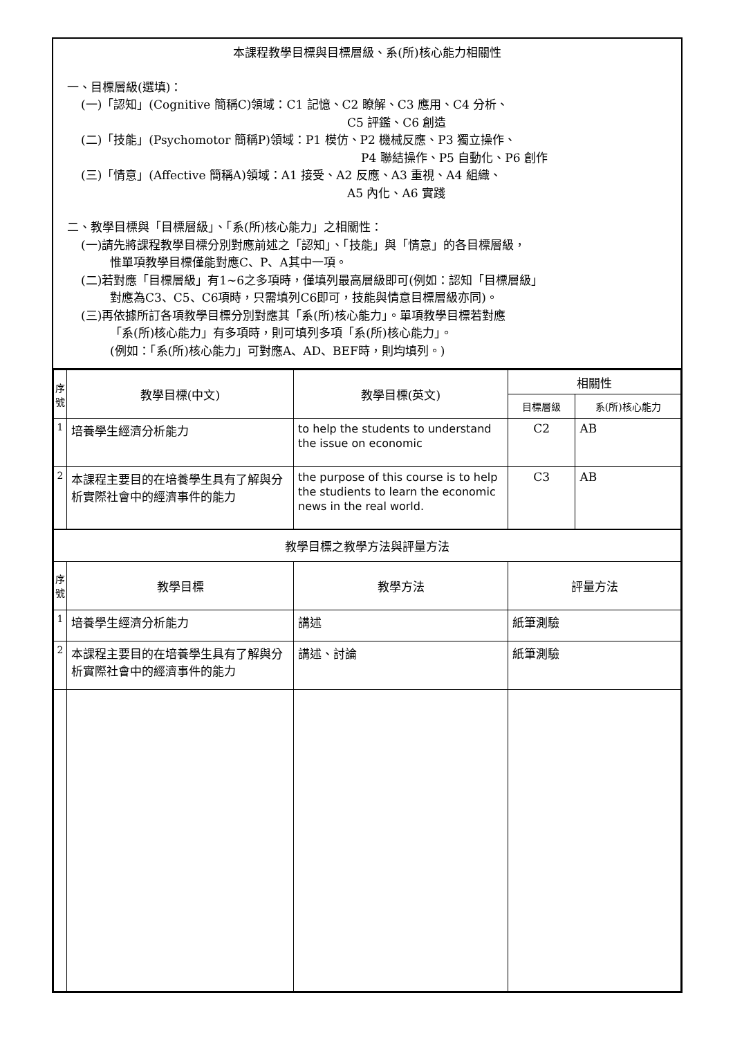本課程教學目標與目標層級、系(所)核心能力相關性
一、目標層級(選填)：
(一)「認知」(Cognitive 簡稱C)領域：C1 記憶、C2 瞭解、C3 應用、C4 分析、
C5 評鑑、C6 創造
(二)「技能」(Psychomotor 簡稱P)領域：P1 模仿、P2 機械反應、P3 獨立操作、
P4 聯結操作、P5 自動化、P6 創作
(三)「情意」(Affective 簡稱A)領域：A1 接受、A2 反應、A3 重視、A4 組織、
A5 內化、A6 實踐
二、教學目標與「目標層級」、「系(所)核心能力」之相關性：
(一)請先將課程教學目標分別對應前述之「認知」、「技能」與「情意」的各目標層級，
惟單項教學目標僅能對應C、P、A其中一項。
(二)若對應「目標層級」有1~6之多項時，僅填列最高層級即可(例如：認知「目標層級」
對應為C3、C5、C6項時，只需填列C6即可，技能與情意目標層級亦同)。
(三)再依據所訂各項教學目標分別對應其「系(所)核心能力」。單項教學目標若對應
「系(所)核心能力」有多項時，則可填列多項「系(所)核心能力」。
(例如：「系(所)核心能力」可對應A、AD、BEF時，則均填列。)
| 序 號 | 教學目標(中文) | 教學目標(英文) | 相關性 | |
| --- | --- | --- | --- | --- |
| | | | 目標層級 | 系(所)核心能力 |
| 1 | 培養學生經濟分析能力 | to help the students to understand the issue on economic | C2 | AB |
| 2 | 本課程主要目的在培養學生具有了解與分析實際社會中的經濟事件的能力 | the purpose of this course is to help the studients to learn the economic news in the real world. | C3 | AB |
| 教學目標之教學方法與評量方法 | | | | |
| 序 號 | 教學目標 | 教學方法 | 評量方法 | |
| 1 | 培養學生經濟分析能力 | 講述 | 紙筆測驗 | |
| 2 | 本課程主要目的在培養學生具有了解與分析實際社會中的經濟事件的能力 | 講述、討論 | 紙筆測驗 | |